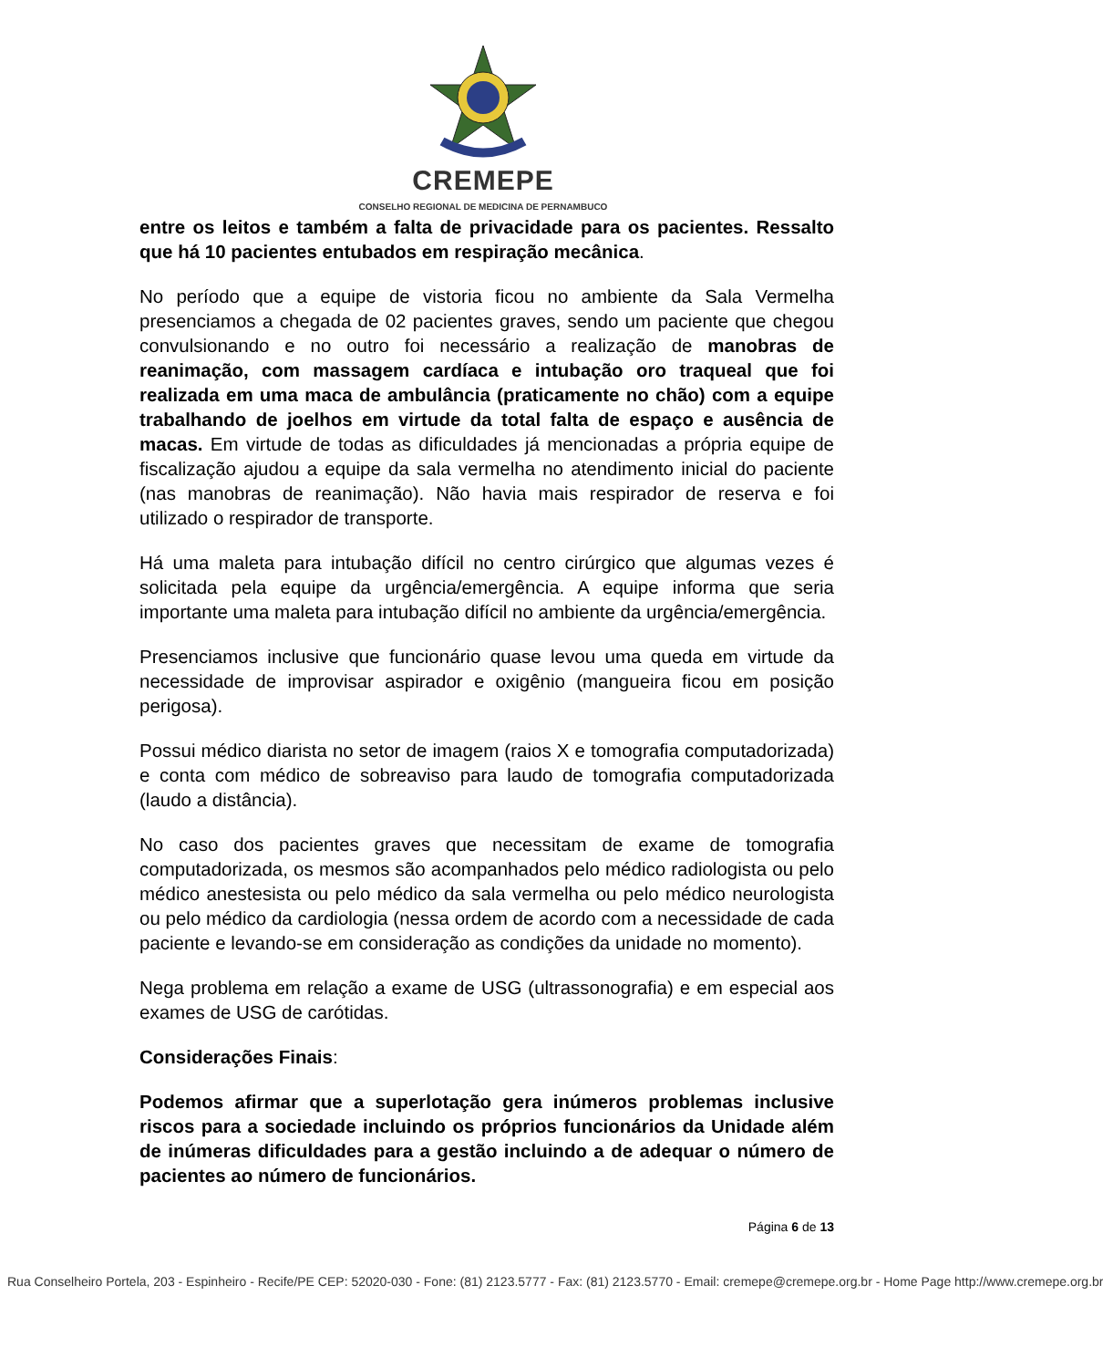CREMEPE
CONSELHO REGIONAL DE MEDICINA DE PERNAMBUCO
entre os leitos e também a falta de privacidade para os pacientes. Ressalto que há 10 pacientes entubados em respiração mecânica.
No período que a equipe de vistoria ficou no ambiente da Sala Vermelha presenciamos a chegada de 02 pacientes graves, sendo um paciente que chegou convulsionando e no outro foi necessário a realização de manobras de reanimação, com massagem cardíaca e intubação oro traqueal que foi realizada em uma maca de ambulância (praticamente no chão) com a equipe trabalhando de joelhos em virtude da total falta de espaço e ausência de macas. Em virtude de todas as dificuldades já mencionadas a própria equipe de fiscalização ajudou a equipe da sala vermelha no atendimento inicial do paciente (nas manobras de reanimação). Não havia mais respirador de reserva e foi utilizado o respirador de transporte.
Há uma maleta para intubação difícil no centro cirúrgico que algumas vezes é solicitada pela equipe da urgência/emergência. A equipe informa que seria importante uma maleta para intubação difícil no ambiente da urgência/emergência.
Presenciamos inclusive que funcionário quase levou uma queda em virtude da necessidade de improvisar aspirador e oxigênio (mangueira ficou em posição perigosa).
Possui médico diarista no setor de imagem (raios X e tomografia computadorizada) e conta com médico de sobreaviso para laudo de tomografia computadorizada (laudo a distância).
No caso dos pacientes graves que necessitam de exame de tomografia computadorizada, os mesmos são acompanhados pelo médico radiologista ou pelo médico anestesista ou pelo médico da sala vermelha ou pelo médico neurologista ou pelo médico da cardiologia (nessa ordem de acordo com a necessidade de cada paciente e levando-se em consideração as condições da unidade no momento).
Nega problema em relação a exame de USG (ultrassonografia) e em especial aos exames de USG de carótidas.
Considerações Finais:
Podemos afirmar que a superlotação gera inúmeros problemas inclusive riscos para a sociedade incluindo os próprios funcionários da Unidade além de inúmeras dificuldades para a gestão incluindo a de adequar o número de pacientes ao número de funcionários.
Página 6 de 13
Rua Conselheiro Portela, 203 - Espinheiro - Recife/PE CEP: 52020-030 - Fone: (81) 2123.5777 - Fax: (81) 2123.5770 - Email: cremepe@cremepe.org.br - Home Page http://www.cremepe.org.br